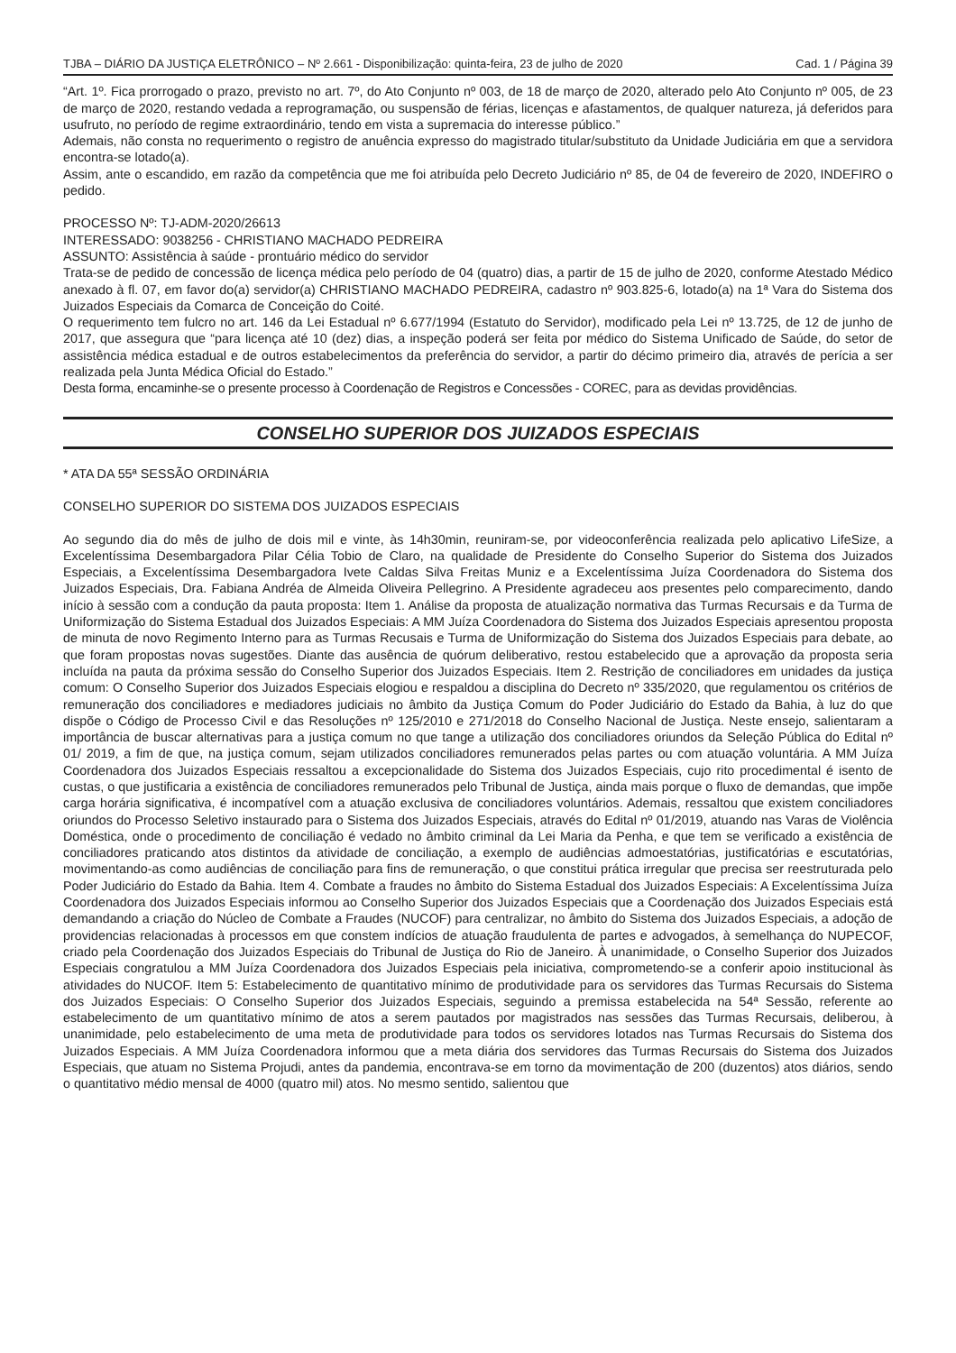TJBA – DIÁRIO DA JUSTIÇA ELETRÔNICO – Nº 2.661 - Disponibilização: quinta-feira, 23 de julho de 2020 Cad. 1 / Página 39
“Art. 1º. Fica prorrogado o prazo, previsto no art. 7º, do Ato Conjunto nº 003, de 18 de março de 2020, alterado pelo Ato Conjunto nº 005, de 23 de março de 2020, restando vedada a reprogramação, ou suspensão de férias, licenças e afastamentos, de qualquer natureza, já deferidos para usufruto, no período de regime extraordinário, tendo em vista a supremacia do interesse público.”
Ademais, não consta no requerimento o registro de anuência expresso do magistrado titular/substituto da Unidade Judiciária em que a servidora encontra-se lotado(a).
Assim, ante o escandido, em razão da competência que me foi atribuída pelo Decreto Judiciário nº 85, de 04 de fevereiro de 2020, INDEFIRO o pedido.
PROCESSO Nº: TJ-ADM-2020/26613
INTERESSADO: 9038256 - CHRISTIANO MACHADO PEDREIRA
ASSUNTO: Assistência à saúde - prontuário médico do servidor
Trata-se de pedido de concessão de licença médica pelo período de 04 (quatro) dias, a partir de 15 de julho de 2020, conforme Atestado Médico anexado à fl. 07, em favor do(a) servidor(a) CHRISTIANO MACHADO PEDREIRA, cadastro nº 903.825-6, lotado(a) na 1ª Vara do Sistema dos Juizados Especiais da Comarca de Conceição do Coité.
O requerimento tem fulcro no art. 146 da Lei Estadual nº 6.677/1994 (Estatuto do Servidor), modificado pela Lei nº 13.725, de 12 de junho de 2017, que assegura que “para licença até 10 (dez) dias, a inspeção poderá ser feita por médico do Sistema Unificado de Saúde, do setor de assistência médica estadual e de outros estabelecimentos da preferência do servidor, a partir do décimo primeiro dia, através de perícia a ser realizada pela Junta Médica Oficial do Estado.”
Desta forma, encaminhe-se o presente processo à Coordenação de Registros e Concessões - COREC, para as devidas providências.
CONSELHO SUPERIOR DOS JUIZADOS ESPECIAIS
* ATA DA 55ª SESSÃO ORDINÁRIA
CONSELHO SUPERIOR DO SISTEMA DOS JUIZADOS ESPECIAIS
Ao segundo dia do mês de julho de dois mil e vinte, às 14h30min, reuniram-se, por videoconferência realizada pelo aplicativo LifeSize, a Excelentíssima Desembargadora Pilar Célia Tobio de Claro, na qualidade de Presidente do Conselho Superior do Sistema dos Juizados Especiais, a Excelentíssima Desembargadora Ivete Caldas Silva Freitas Muniz e a Excelentíssima Juíza Coordenadora do Sistema dos Juizados Especiais, Dra. Fabiana Andréa de Almeida Oliveira Pellegrino. A Presidente agradeceu aos presentes pelo comparecimento, dando início à sessão com a condução da pauta proposta: Item 1. Análise da proposta de atualização normativa das Turmas Recursais e da Turma de Uniformização do Sistema Estadual dos Juizados Especiais: A MM Juíza Coordenadora do Sistema dos Juizados Especiais apresentou proposta de minuta de novo Regimento Interno para as Turmas Recusais e Turma de Uniformização do Sistema dos Juizados Especiais para debate, ao que foram propostas novas sugestões. Diante das ausência de quórum deliberativo, restou estabelecido que a aprovação da proposta seria incluída na pauta da próxima sessão do Conselho Superior dos Juizados Especiais. Item 2. Restrição de conciliadores em unidades da justiça comum: O Conselho Superior dos Juizados Especiais elogiou e respaldou a disciplina do Decreto nº 335/2020, que regulamentou os critérios de remuneração dos conciliadores e mediadores judiciais no âmbito da Justiça Comum do Poder Judiciário do Estado da Bahia, à luz do que dispõe o Código de Processo Civil e das Resoluções nº 125/2010 e 271/2018 do Conselho Nacional de Justiça. Neste ensejo, salientaram a importância de buscar alternativas para a justiça comum no que tange a utilização dos conciliadores oriundos da Seleção Pública do Edital nº 01/ 2019, a fim de que, na justiça comum, sejam utilizados conciliadores remunerados pelas partes ou com atuação voluntária. A MM Juíza Coordenadora dos Juizados Especiais ressaltou a excepcionalidade do Sistema dos Juizados Especiais, cujo rito procedimental é isento de custas, o que justificaria a existência de conciliadores remunerados pelo Tribunal de Justiça, ainda mais porque o fluxo de demandas, que impõe carga horária significativa, é incompatível com a atuação exclusiva de conciliadores voluntários. Ademais, ressaltou que existem conciliadores oriundos do Processo Seletivo instaurado para o Sistema dos Juizados Especiais, através do Edital nº 01/2019, atuando nas Varas de Violência Doméstica, onde o procedimento de conciliação é vedado no âmbito criminal da Lei Maria da Penha, e que tem se verificado a existência de conciliadores praticando atos distintos da atividade de conciliação, a exemplo de audiências admoestatórias, justificatórias e escutatórias, movimentando-as como audiências de conciliação para fins de remuneração, o que constitui prática irregular que precisa ser reestruturada pelo Poder Judiciário do Estado da Bahia. Item 4. Combate a fraudes no âmbito do Sistema Estadual dos Juizados Especiais: A Excelentíssima Juíza Coordenadora dos Juizados Especiais informou ao Conselho Superior dos Juizados Especiais que a Coordenação dos Juizados Especiais está demandando a criação do Núcleo de Combate a Fraudes (NUCOF) para centralizar, no âmbito do Sistema dos Juizados Especiais, a adoção de providencias relacionadas à processos em que constem indícios de atuação fraudulenta de partes e advogados, à semelhança do NUPECOF, criado pela Coordenação dos Juizados Especiais do Tribunal de Justiça do Rio de Janeiro. À unanimidade, o Conselho Superior dos Juizados Especiais congratulou a MM Juíza Coordenadora dos Juizados Especiais pela iniciativa, comprometendo-se a conferir apoio institucional às atividades do NUCOF. Item 5: Estabelecimento de quantitativo mínimo de produtividade para os servidores das Turmas Recursais do Sistema dos Juizados Especiais: O Conselho Superior dos Juizados Especiais, seguindo a premissa estabelecida na 54ª Sessão, referente ao estabelecimento de um quantitativo mínimo de atos a serem pautados por magistrados nas sessões das Turmas Recursais, deliberou, à unanimidade, pelo estabelecimento de uma meta de produtividade para todos os servidores lotados nas Turmas Recursais do Sistema dos Juizados Especiais. A MM Juíza Coordenadora informou que a meta diária dos servidores das Turmas Recursais do Sistema dos Juizados Especiais, que atuam no Sistema Projudi, antes da pandemia, encontrava-se em torno da movimentação de 200 (duzentos) atos diários, sendo o quantitativo médio mensal de 4000 (quatro mil) atos. No mesmo sentido, salientou que